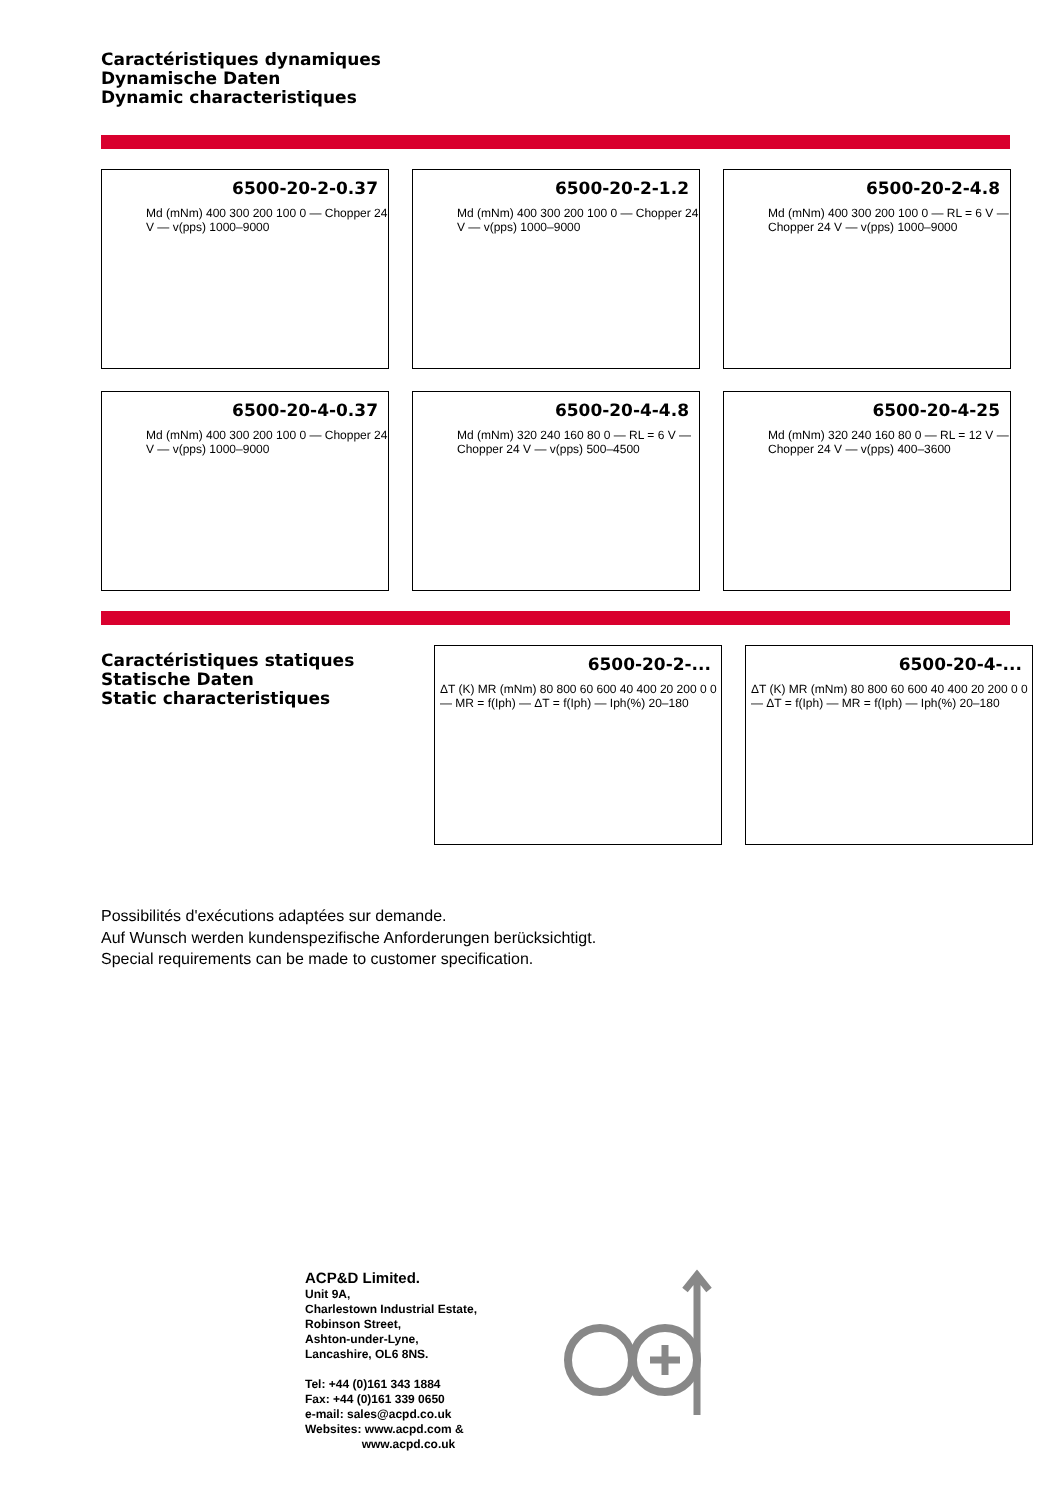Caractéristiques dynamiques
Dynamische Daten
Dynamic characteristiques
6500-20-2-0.37
Md (mNm) 400 300 200 100 0 — Chopper 24 V — v(pps) 1000–9000
6500-20-2-1.2
Md (mNm) 400 300 200 100 0 — Chopper 24 V — v(pps) 1000–9000
6500-20-2-4.8
Md (mNm) 400 300 200 100 0 — RL = 6 V — Chopper 24 V — v(pps) 1000–9000
6500-20-4-0.37
Md (mNm) 400 300 200 100 0 — Chopper 24 V — v(pps) 1000–9000
6500-20-4-4.8
Md (mNm) 320 240 160 80 0 — RL = 6 V — Chopper 24 V — v(pps) 500–4500
6500-20-4-25
Md (mNm) 320 240 160 80 0 — RL = 12 V — Chopper 24 V — v(pps) 400–3600
Caractéristiques statiques
Statische Daten
Static characteristiques
6500-20-2-...
ΔT (K) MR (mNm) 80 800 60 600 40 400 20 200 0 0 — MR = f(Iph) — ΔT = f(Iph) — Iph(%) 20–180
6500-20-4-...
ΔT (K) MR (mNm) 80 800 60 600 40 400 20 200 0 0 — ΔT = f(Iph) — MR = f(Iph) — Iph(%) 20–180
Possibilités d'exécutions adaptées sur demande.
Auf Wunsch werden kundenspezifische Anforderungen berücksichtigt.
Special requirements can be made to customer specification.
ACP&D Limited.
Unit 9A,
Charlestown Industrial Estate,
Robinson Street,
Ashton-under-Lyne,
Lancashire, OL6 8NS.
Tel: +44 (0)161 343 1884
Fax: +44 (0)161 339 0650
e-mail: sales@acpd.co.uk
Websites: www.acpd.com &
www.acpd.co.uk